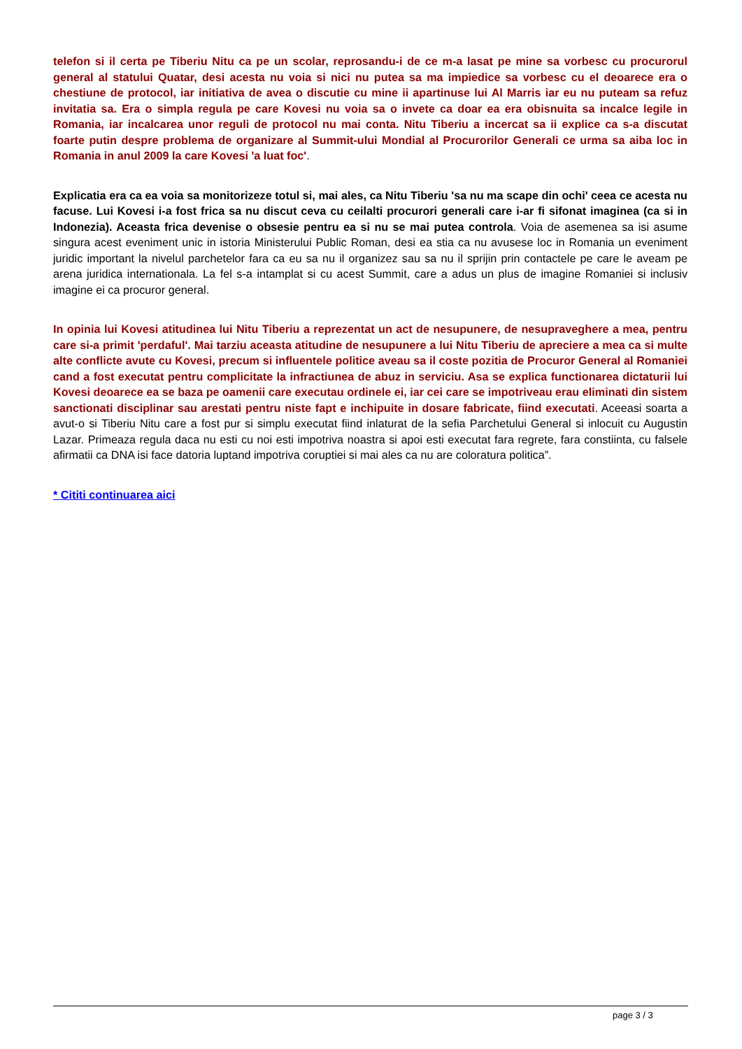telefon si il certa pe Tiberiu Nitu ca pe un scolar, reprosandu-i de ce m-a lasat pe mine sa vorbesc cu procurorul general al statului Quatar, desi acesta nu voia si nici nu putea sa ma impiedice sa vorbesc cu el deoarece era o chestiune de protocol, iar initiativa de avea o discutie cu mine ii apartinuse lui Al Marris iar eu nu puteam sa refuz invitatia sa. Era o simpla regula pe care Kovesi nu voia sa o invete ca doar ea era obisnuita sa incalce legile in Romania, iar incalcarea unor reguli de protocol nu mai conta. Nitu Tiberiu a incercat sa ii explice ca s-a discutat foarte putin despre problema de organizare al Summit-ului Mondial al Procurorilor Generali ce urma sa aiba loc in Romania in anul 2009 la care Kovesi 'a luat foc'.
Explicatia era ca ea voia sa monitorizeze totul si, mai ales, ca Nitu Tiberiu 'sa nu ma scape din ochi' ceea ce acesta nu facuse. Lui Kovesi i-a fost frica sa nu discut ceva cu ceilalti procurori generali care i-ar fi sifonat imaginea (ca si in Indonezia). Aceasta frica devenise o obsesie pentru ea si nu se mai putea controla. Voia de asemenea sa isi asume singura acest eveniment unic in istoria Ministerului Public Roman, desi ea stia ca nu avusese loc in Romania un eveniment juridic important la nivelul parchetelor fara ca eu sa nu il organizez sau sa nu il sprijin prin contactele pe care le aveam pe arena juridica internationala. La fel s-a intamplat si cu acest Summit, care a adus un plus de imagine Romaniei si inclusiv imagine ei ca procuror general.
In opinia lui Kovesi atitudinea lui Nitu Tiberiu a reprezentat un act de nesupunere, de nesupraveghere a mea, pentru care si-a primit 'perdaful'. Mai tarziu aceasta atitudine de nesupunere a lui Nitu Tiberiu de apreciere a mea ca si multe alte conflicte avute cu Kovesi, precum si influentele politice aveau sa il coste pozitia de Procuror General al Romaniei cand a fost executat pentru complicitate la infractiunea de abuz in serviciu. Asa se explica functionarea dictaturii lui Kovesi deoarece ea se baza pe oamenii care executau ordinele ei, iar cei care se impotriveau erau eliminati din sistem sanctionati disciplinar sau arestati pentru niste fapt e inchipuite in dosare fabricate, fiind executati. Aceeasi soarta a avut-o si Tiberiu Nitu care a fost pur si simplu executat fiind inlaturat de la sefia Parchetului General si inlocuit cu Augustin Lazar. Primeaza regula daca nu esti cu noi esti impotriva noastra si apoi esti executat fara regrete, fara constiinta, cu falsele afirmatii ca DNA isi face datoria luptand impotriva coruptiei si mai ales ca nu are coloratura politica”.
* Cititi continuarea aici
page 3 / 3